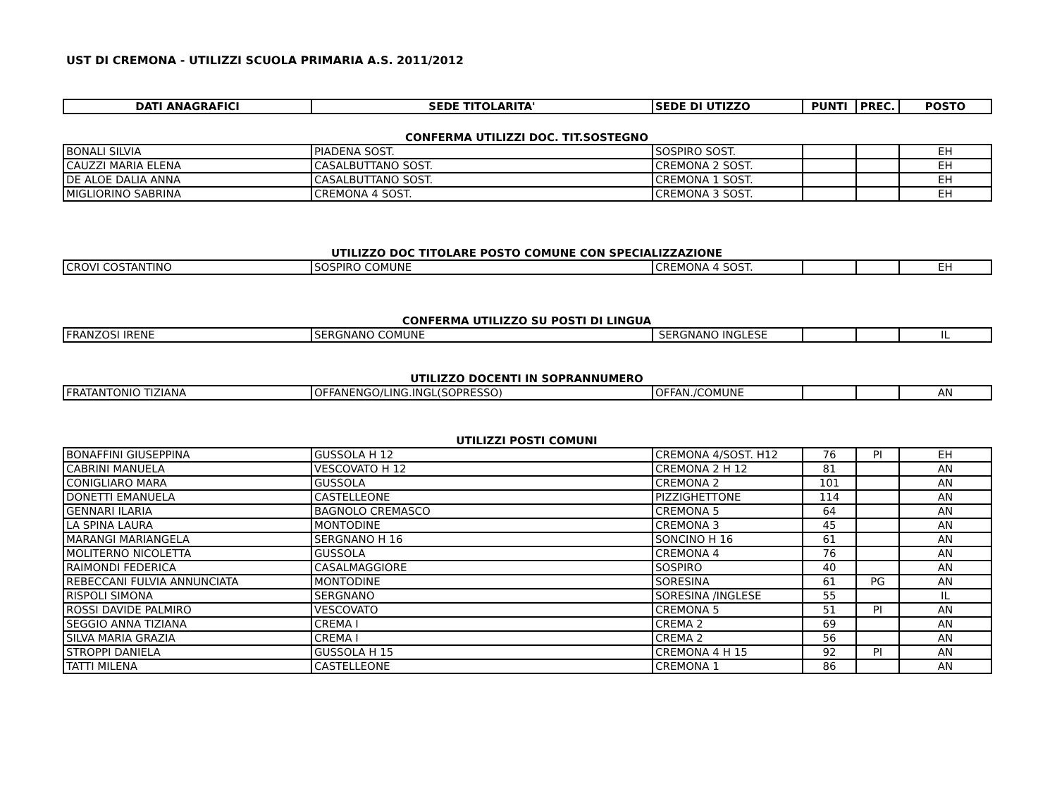UST DI CREMONA - UTILIZZI SCUOLA PRIMARIA A.S. 2011/2012
| DATI ANAGRAFICI | SEDE TITOLARITA' | SEDE DI UTIZZO | PUNTI | PREC. | POSTO |
| --- | --- | --- | --- | --- | --- |
CONFERMA UTILIZZI DOC. TIT.SOSTEGNO
| BONALI SILVIA | PIADENA SOST. | SOSPIRO SOST. | | | EH |
| CAUZZI MARIA ELENA | CASALBUTTANO SOST. | CREMONA 2 SOST. | | | EH |
| DE ALOE DALIA ANNA | CASALBUTTANO SOST. | CREMONA 1 SOST. | | | EH |
| MIGLIORINO SABRINA | CREMONA 4 SOST. | CREMONA 3 SOST. | | | EH |
UTILIZZO DOC TITOLARE POSTO COMUNE CON SPECIALIZZAZIONE
| CROVI COSTANTINO | SOSPIRO COMUNE | CREMONA 4 SOST. | | | EH |
CONFERMA UTILIZZO SU POSTI DI LINGUA
| FRANZOSI IRENE | SERGNANO COMUNE | SERGNANO INGLESE | | | IL |
UTILIZZO DOCENTI IN SOPRANNUMERO
| FRATANTONIO TIZIANA | OFFANENGO/LING.INGL(SOPRESSO) | OFFAN./COMUNE | | | AN |
UTILIZZI POSTI COMUNI
| BONAFFINI GIUSEPPINA | GUSSOLA H 12 | CREMONA 4/SOST. H12 | 76 | PI | EH |
| CABRINI MANUELA | VESCOVATO H 12 | CREMONA 2 H 12 | 81 | | AN |
| CONIGLIARO MARA | GUSSOLA | CREMONA 2 | 101 | | AN |
| DONETTI EMANUELA | CASTELLEONE | PIZZIGHETTONE | 114 | | AN |
| GENNARI ILARIA | BAGNOLO CREMASCO | CREMONA 5 | 64 | | AN |
| LA SPINA LAURA | MONTODINE | CREMONA 3 | 45 | | AN |
| MARANGI MARIANGELA | SERGNANO H 16 | SONCINO H 16 | 61 | | AN |
| MOLITERNO NICOLETTA | GUSSOLA | CREMONA 4 | 76 | | AN |
| RAIMONDI FEDERICA | CASALMAGGIORE | SOSPIRO | 40 | | AN |
| REBECCANI FULVIA ANNUNCIATA | MONTODINE | SORESINA | 61 | PG | AN |
| RISPOLI SIMONA | SERGNANO | SORESINA /INGLESE | 55 | | IL |
| ROSSI DAVIDE PALMIRO | VESCOVATO | CREMONA 5 | 51 | PI | AN |
| SEGGIO ANNA TIZIANA | CREMA I | CREMA 2 | 69 | | AN |
| SILVA MARIA GRAZIA | CREMA I | CREMA 2 | 56 | | AN |
| STROPPI DANIELA | GUSSOLA H 15 | CREMONA 4 H 15 | 92 | PI | AN |
| TATTI MILENA | CASTELLEONE | CREMONA 1 | 86 | | AN |